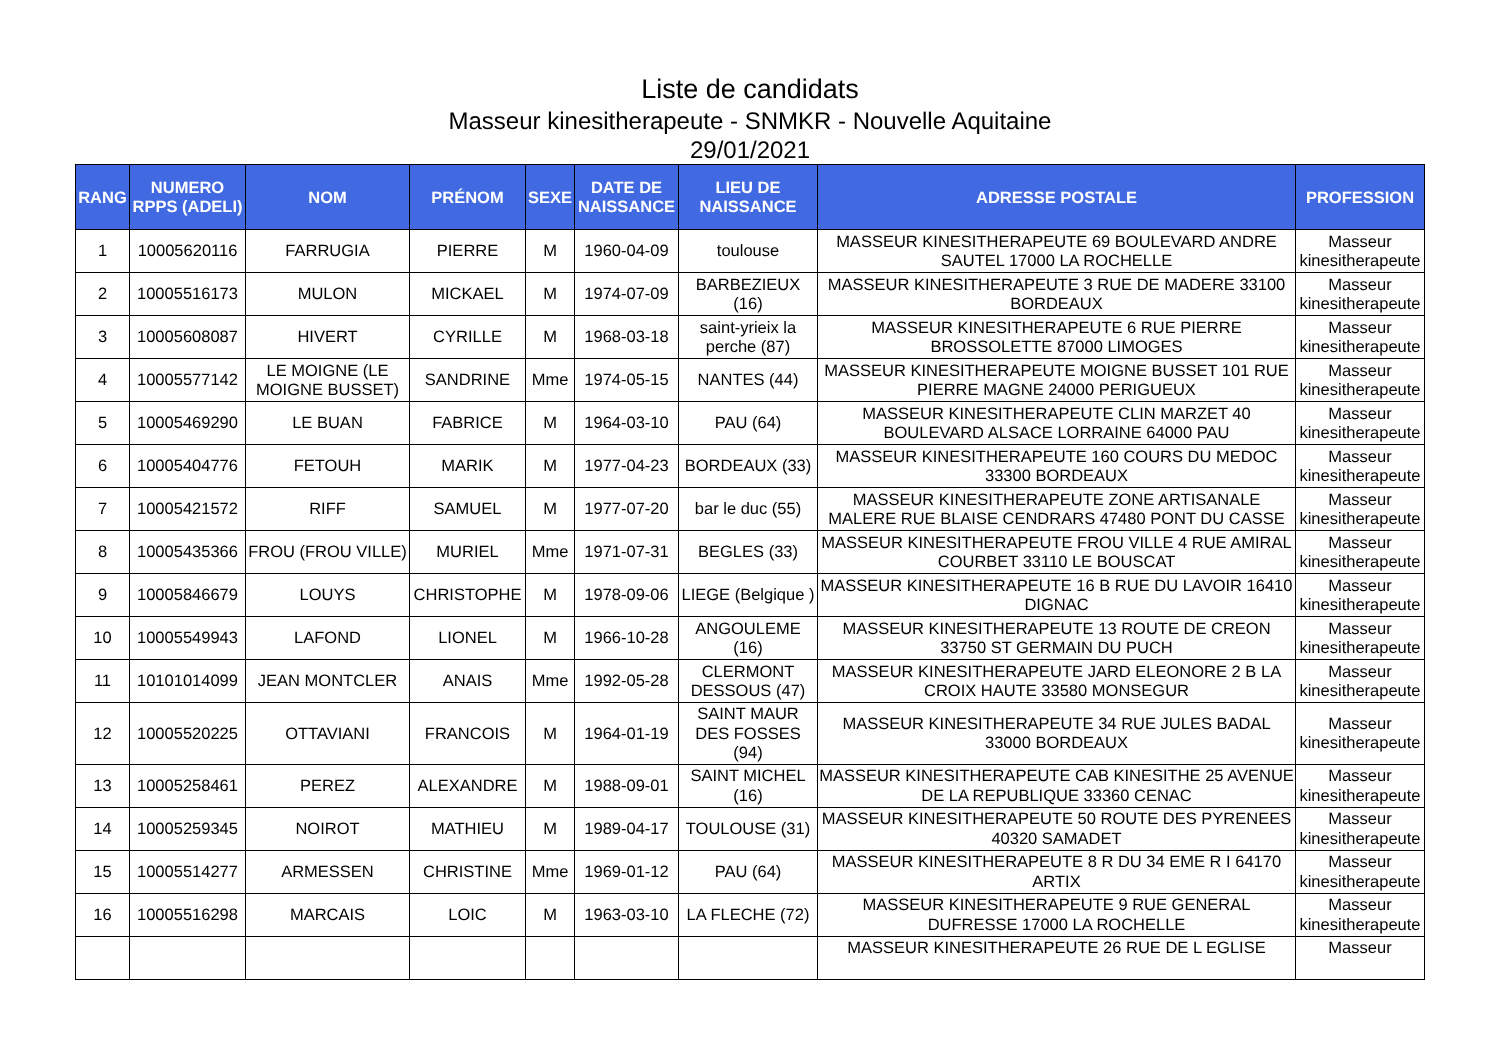Liste de candidats
Masseur kinesitherapeute - SNMKR - Nouvelle Aquitaine
29/01/2021
| RANG | NUMERO RPPS (ADELI) | NOM | PRÉNOM | SEXE | DATE DE NAISSANCE | LIEU DE NAISSANCE | ADRESSE POSTALE | PROFESSION |
| --- | --- | --- | --- | --- | --- | --- | --- | --- |
| 1 | 10005620116 | FARRUGIA | PIERRE | M | 1960-04-09 | toulouse | MASSEUR KINESITHERAPEUTE 69 BOULEVARD ANDRE SAUTEL 17000 LA ROCHELLE | Masseur kinesitherapeute |
| 2 | 10005516173 | MULON | MICKAEL | M | 1974-07-09 | BARBEZIEUX (16) | MASSEUR KINESITHERAPEUTE 3 RUE DE MADERE 33100 BORDEAUX | Masseur kinesitherapeute |
| 3 | 10005608087 | HIVERT | CYRILLE | M | 1968-03-18 | saint-yrieix la perche (87) | MASSEUR KINESITHERAPEUTE 6 RUE PIERRE BROSSOLETTE 87000 LIMOGES | Masseur kinesitherapeute |
| 4 | 10005577142 | LE MOIGNE (LE MOIGNE BUSSET) | SANDRINE | Mme | 1974-05-15 | NANTES (44) | MASSEUR KINESITHERAPEUTE MOIGNE BUSSET 101 RUE PIERRE MAGNE 24000 PERIGUEUX | Masseur kinesitherapeute |
| 5 | 10005469290 | LE BUAN | FABRICE | M | 1964-03-10 | PAU (64) | MASSEUR KINESITHERAPEUTE CLIN MARZET 40 BOULEVARD ALSACE LORRAINE 64000 PAU | Masseur kinesitherapeute |
| 6 | 10005404776 | FETOUH | MARIK | M | 1977-04-23 | BORDEAUX (33) | MASSEUR KINESITHERAPEUTE 160 COURS DU MEDOC 33300 BORDEAUX | Masseur kinesitherapeute |
| 7 | 10005421572 | RIFF | SAMUEL | M | 1977-07-20 | bar le duc (55) | MASSEUR KINESITHERAPEUTE ZONE ARTISANALE MALERE RUE BLAISE CENDRARS 47480 PONT DU CASSE | Masseur kinesitherapeute |
| 8 | 10005435366 | FROU (FROU VILLE) | MURIEL | Mme | 1971-07-31 | BEGLES (33) | MASSEUR KINESITHERAPEUTE FROU VILLE 4 RUE AMIRAL COURBET 33110 LE BOUSCAT | Masseur kinesitherapeute |
| 9 | 10005846679 | LOUYS | CHRISTOPHE | M | 1978-09-06 | LIEGE (Belgique ) | MASSEUR KINESITHERAPEUTE 16 B RUE DU LAVOIR 16410 DIGNAC | Masseur kinesitherapeute |
| 10 | 10005549943 | LAFOND | LIONEL | M | 1966-10-28 | ANGOULEME (16) | MASSEUR KINESITHERAPEUTE 13 ROUTE DE CREON 33750 ST GERMAIN DU PUCH | Masseur kinesitherapeute |
| 11 | 10101014099 | JEAN MONTCLER | ANAIS | Mme | 1992-05-28 | CLERMONT DESSOUS (47) | MASSEUR KINESITHERAPEUTE JARD ELEONORE 2 B LA CROIX HAUTE 33580 MONSEGUR | Masseur kinesitherapeute |
| 12 | 10005520225 | OTTAVIANI | FRANCOIS | M | 1964-01-19 | SAINT MAUR DES FOSSES (94) | MASSEUR KINESITHERAPEUTE 34 RUE JULES BADAL 33000 BORDEAUX | Masseur kinesitherapeute |
| 13 | 10005258461 | PEREZ | ALEXANDRE | M | 1988-09-01 | SAINT MICHEL (16) | MASSEUR KINESITHERAPEUTE CAB KINESITHE 25 AVENUE DE LA REPUBLIQUE 33360 CENAC | Masseur kinesitherapeute |
| 14 | 10005259345 | NOIROT | MATHIEU | M | 1989-04-17 | TOULOUSE (31) | MASSEUR KINESITHERAPEUTE 50 ROUTE DES PYRENEES 40320 SAMADET | Masseur kinesitherapeute |
| 15 | 10005514277 | ARMESSEN | CHRISTINE | Mme | 1969-01-12 | PAU (64) | MASSEUR KINESITHERAPEUTE 8 R DU 34 EME R I 64170 ARTIX | Masseur kinesitherapeute |
| 16 | 10005516298 | MARCAIS | LOIC | M | 1963-03-10 | LA FLECHE (72) | MASSEUR KINESITHERAPEUTE 9 RUE GENERAL DUFRESSE 17000 LA ROCHELLE | Masseur kinesitherapeute |
| | | | | | | | MASSEUR KINESITHERAPEUTE 26 RUE DE L EGLISE | Masseur |